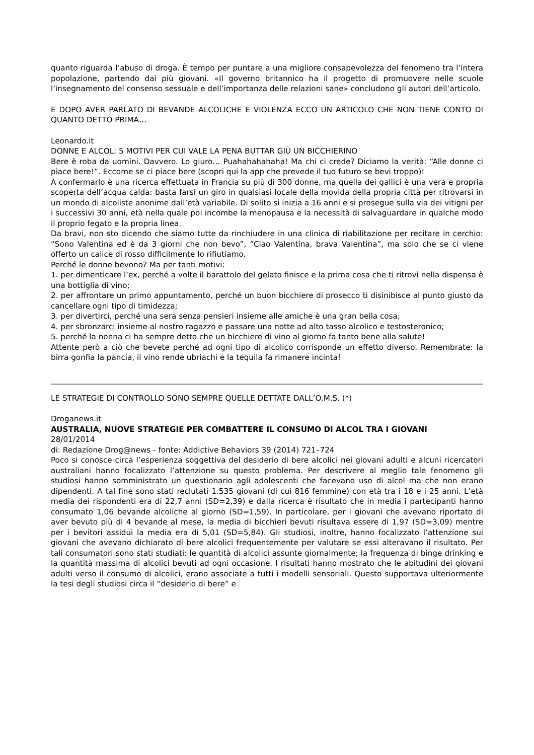quanto riguarda l’abuso di droga. È tempo per puntare a una migliore consapevolezza del fenomeno tra l’intera popolazione, partendo dai più giovani. «Il governo britannico ha il progetto di promuovere nelle scuole l’insegnamento del consenso sessuale e dell’importanza delle relazioni sane» concludono gli autori dell’articolo.
E DOPO AVER PARLATO DI BEVANDE ALCOLICHE E VIOLENZA ECCO UN ARTICOLO CHE NON TIENE CONTO DI QUANTO DETTO PRIMA…
Leonardo.it
DONNE E ALCOL: 5 MOTIVI PER CUI VALE LA PENA BUTTAR GIÙ UN BICCHIERINO
Bere è roba da uomini. Davvero. Lo giuro… Puahahahahaha! Ma chi ci crede? Diciamo la verità: “Alle donne ci piace bere!”. Eccome se ci piace bere (scopri qui la app che prevede il tuo futuro se bevi troppo)!
A confermarlo è una ricerca effettuata in Francia su più di 300 donne, ma quella dei gallici è una vera e propria scoperta dell’acqua calda: basta farsi un giro in qualsiasi locale della movida della propria città per ritrovarsi in un mondo di alcoliste anonime dall’età variabile. Di solito si inizia a 16 anni e si prosegue sulla via dei vitigni per i successivi 30 anni, età nella quale poi incombe la menopausa e la necessità di salvaguardare in qualche modo il proprio fegato e la propria linea.
Da bravi, non sto dicendo che siamo tutte da rinchiudere in una clinica di riabilitazione per recitare in cerchio: “Sono Valentina ed è da 3 giorni che non bevo”, “Ciao Valentina, brava Valentina”, ma solo che se ci viene offerto un calice di rosso difficilmente lo rifiutiamo.
Perché le donne bevono? Ma per tanti motivi:
1. per dimenticare l’ex, perché a volte il barattolo del gelato finisce e la prima cosa che ti ritrovi nella dispensa è una bottiglia di vino;
2. per affrontare un primo appuntamento, perché un buon bicchiere di prosecco ti disinibisce al punto giusto da cancellare ogni tipo di timidezza;
3. per divertirci, perché una sera senza pensieri insieme alle amiche è una gran bella cosa;
4. per sbronzarci insieme al nostro ragazzo e passare una notte ad alto tasso alcolico e testosteronico;
5. perché la nonna ci ha sempre detto che un bicchiere di vino al giorno fa tanto bene alla salute!
Attente però a ciò che bevete perché ad ogni tipo di alcolico corrisponde un effetto diverso. Remembrate: la birra gonfia la pancia, il vino rende ubriachi e la tequila fa rimanere incinta!
LE STRATEGIE DI CONTROLLO SONO SEMPRE QUELLE DETTATE DALL’O.M.S. (*)
Droganews.it
AUSTRALIA, NUOVE STRATEGIE PER COMBATTERE IL CONSUMO DI ALCOL TRA I GIOVANI
28/01/2014
di: Redazione Drog@news - fonte: Addictive Behaviors 39 (2014) 721–724
Poco si conosce circa l’esperienza soggettiva del desiderio di bere alcolici nei giovani adulti e alcuni ricercatori australiani hanno focalizzato l’attenzione su questo problema. Per descrivere al meglio tale fenomeno gli studiosi hanno somministrato un questionario agli adolescenti che facevano uso di alcol ma che non erano dipendenti. A tal fine sono stati reclutati 1.535 giovani (di cui 816 femmine) con età tra i 18 e i 25 anni. L’età media dei rispondenti era di 22,7 anni (SD=2,39) e dalla ricerca è risultato che in media i partecipanti hanno consumato 1,06 bevande alcoliche al giorno (SD=1,59). In particolare, per i giovani che avevano riportato di aver bevuto più di 4 bevande al mese, la media di bicchieri bevuti risultava essere di 1,97 (SD=3,09) mentre per i bevitori assidui la media era di 5,01 (SD=5,84). Gli studiosi, inoltre, hanno focalizzato l’attenzione sui giovani che avevano dichiarato di bere alcolici frequentemente per valutare se essi alteravano il risultato. Per tali consumatori sono stati studiati: le quantità di alcolici assunte giornalmente; la frequenza di binge drinking e la quantità massima di alcolici bevuti ad ogni occasione. I risultati hanno mostrato che le abitudini dei giovani adulti verso il consumo di alcolici, erano associate a tutti i modelli sensoriali. Questo supportava ulteriormente la tesi degli studiosi circa il “desiderio di bere” e